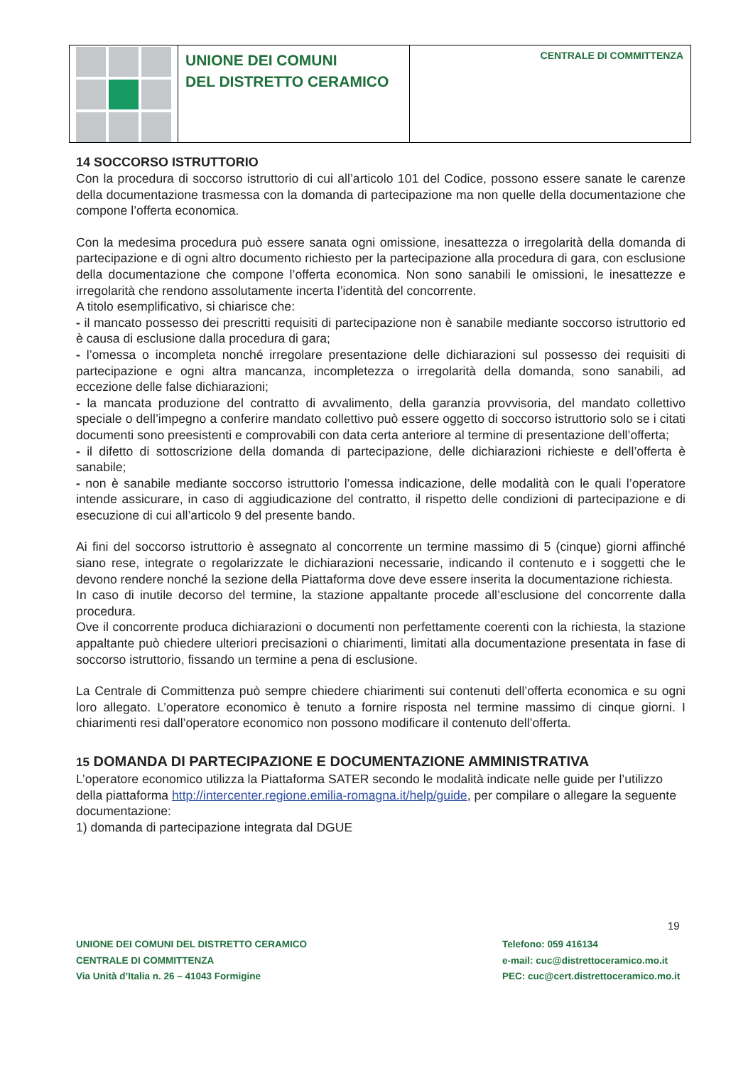| | UNIONE DEI COMUNI DEL DISTRETTO CERAMICO | CENTRALE DI COMMITTENZA |
14 SOCCORSO ISTRUTTORIO
Con la procedura di soccorso istruttorio di cui all’articolo 101 del Codice, possono essere sanate le carenze della documentazione trasmessa con la domanda di partecipazione ma non quelle della documentazione che compone l’offerta economica.
Con la medesima procedura può essere sanata ogni omissione, inesattezza o irregolarità della domanda di partecipazione e di ogni altro documento richiesto per la partecipazione alla procedura di gara, con esclusione della documentazione che compone l’offerta economica. Non sono sanabili le omissioni, le inesattezze e irregolarità che rendono assolutamente incerta l’identità del concorrente.
A titolo esemplificativo, si chiarisce che:
- il mancato possesso dei prescritti requisiti di partecipazione non è sanabile mediante soccorso istruttorio ed è causa di esclusione dalla procedura di gara;
- l’omessa o incompleta nonché irregolare presentazione delle dichiarazioni sul possesso dei requisiti di partecipazione e ogni altra mancanza, incompletezza o irregolarità della domanda, sono sanabili, ad eccezione delle false dichiarazioni;
- la mancata produzione del contratto di avvalimento, della garanzia provvisoria, del mandato collettivo speciale o dell’impegno a conferire mandato collettivo può essere oggetto di soccorso istruttorio solo se i citati documenti sono preesistenti e comprovabili con data certa anteriore al termine di presentazione dell’offerta;
- il difetto di sottoscrizione della domanda di partecipazione, delle dichiarazioni richieste e dell’offerta è sanabile;
- non è sanabile mediante soccorso istruttorio l’omessa indicazione, delle modalità con le quali l’operatore intende assicurare, in caso di aggiudicazione del contratto, il rispetto delle condizioni di partecipazione e di esecuzione di cui all’articolo 9 del presente bando.
Ai fini del soccorso istruttorio è assegnato al concorrente un termine massimo di 5 (cinque) giorni affinché siano rese, integrate o regolarizzate le dichiarazioni necessarie, indicando il contenuto e i soggetti che le devono rendere nonché la sezione della Piattaforma dove deve essere inserita la documentazione richiesta.
In caso di inutile decorso del termine, la stazione appaltante procede all’esclusione del concorrente dalla procedura.
Ove il concorrente produca dichiarazioni o documenti non perfettamente coerenti con la richiesta, la stazione appaltante può chiedere ulteriori precisazioni o chiarimenti, limitati alla documentazione presentata in fase di soccorso istruttorio, fissando un termine a pena di esclusione.
La Centrale di Committenza può sempre chiedere chiarimenti sui contenuti dell’offerta economica e su ogni loro allegato. L’operatore economico è tenuto a fornire risposta nel termine massimo di cinque giorni. I chiarimenti resi dall’operatore economico non possono modificare il contenuto dell’offerta.
15 DOMANDA DI PARTECIPAZIONE E DOCUMENTAZIONE AMMINISTRATIVA
L’operatore economico utilizza la Piattaforma SATER secondo le modalità indicate nelle guide per l’utilizzo della piattaforma http://intercenter.regione.emilia-romagna.it/help/guide, per compilare o allegare la seguente documentazione:
1) domanda di partecipazione integrata dal DGUE
19
UNIONE DEI COMUNI DEL DISTRETTO CERAMICO
CENTRALE DI COMMITTENZA
Via Unità d’Italia n. 26 – 41043 Formigine
Telefono: 059 416134
e-mail: cuc@distrettoceramico.mo.it
PEC: cuc@cert.distrettoceramico.mo.it